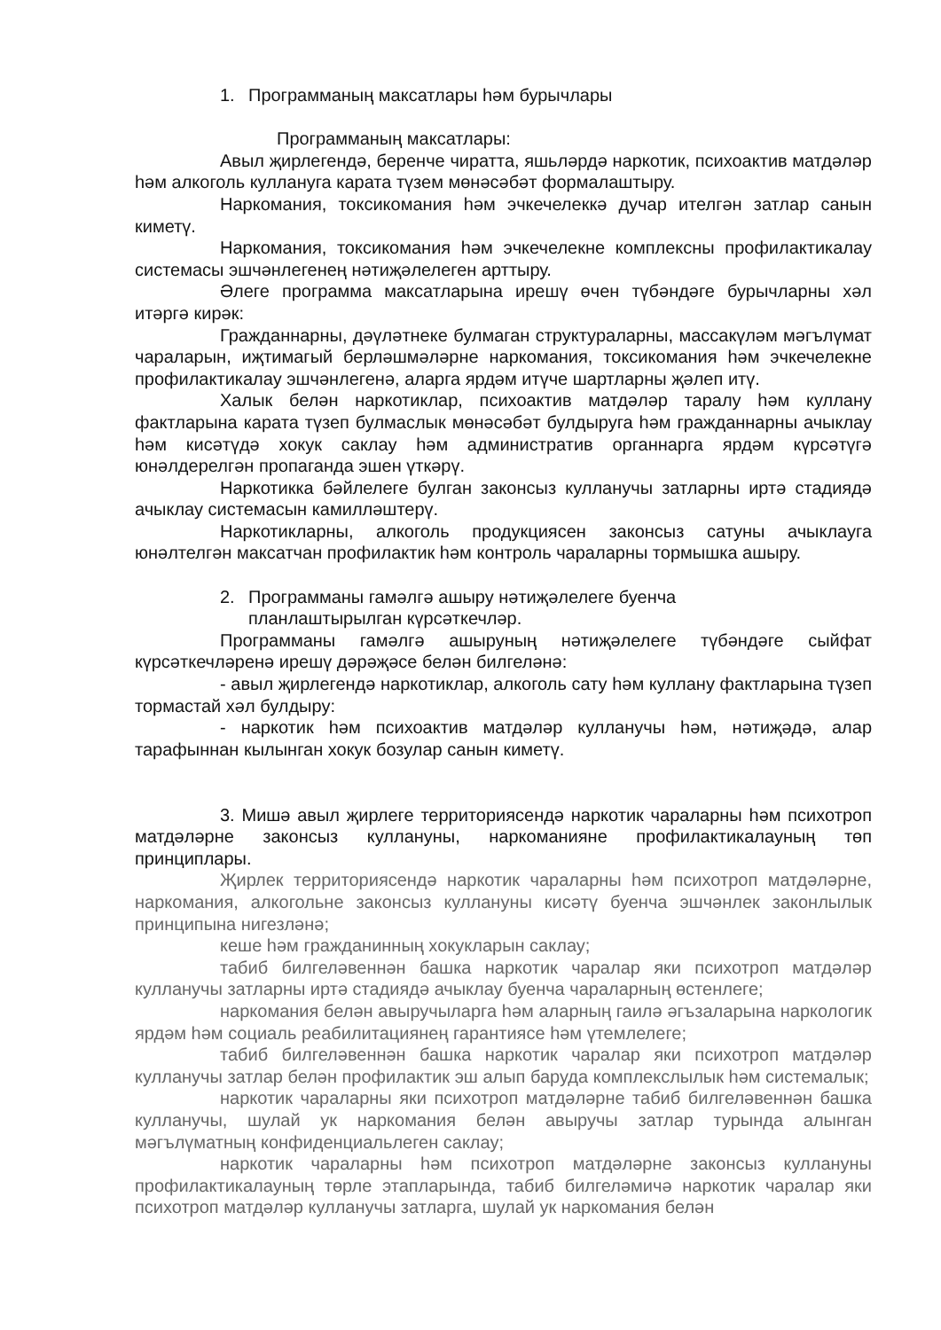1. Программаның максатлары һәм бурычлары
Программаның максатлары:
Авыл җирлегендә, беренче чиратта, яшьләрдә наркотик, психоактив матдәләр һәм алкоголь куллануга карата түзем мөнәсәбәт формалаштыру.
Наркомания, токсикомания һәм эчкечелеккә дучар ителгән затлар санын киметү.
Наркомания, токсикомания һәм эчкечелекне комплексны профилактикалау системасы эшчәнлегенең нәтиҗәлелеген арттыру.
Әлеге программа максатларына ирешү өчен түбәндәге бурычларны хәл итәргә кирәк:
Гражданнарны, дәүләтнеке булмаган структураларны, массакүләм мәгълүмат чараларын, иҗтимагый берләшмәләрне наркомания, токсикомания һәм эчкечелекне профилактикалау эшчәнлегенә, аларга ярдәм итүче шартларны җәлеп итү.
Халык белән наркотиклар, психоактив матдәләр таралу һәм куллану фактларына карата түзеп булмаслык мөнәсәбәт булдыруга һәм гражданнарны ачыклау һәм кисәтүдә хокук саклау һәм административ органнарга ярдәм күрсәтүгә юнәлдерелгән пропаганда эшен үткәрү.
Наркотикка бәйлелеге булган законсыз кулланучы затларны иртә стадиядә ачыклау системасын камилләштерү.
Наркотикларны, алкоголь продукциясен законсыз сатуны ачыклауга юнәлтелгән максатчан профилактик һәм контроль чараларны тормышка ашыру.
2. Программаны гамәлгә ашыру нәтиҗәлелеге буенча
планлаштырылган күрсәткечләр.
Программаны гамәлгә ашыруның нәтиҗәлелеге түбәндәге сыйфат күрсәткечләренә ирешү дәрәҗәсе белән билгеләнә:
- авыл җирлегендә наркотиклар, алкоголь сату һәм куллану фактларына түзеп тормастай хәл булдыру:
- наркотик һәм психоактив матдәләр кулланучы һәм, нәтиҗәдә, алар тарафыннан кылынган хокук бозулар санын киметү.
3. Мишә авыл җирлеге территориясендә наркотик чараларны һәм психотроп матдәләрне законсыз куллануны, наркоманияне профилактикалауның төп принциплары.
Җирлек территориясендә наркотик чараларны һәм психотроп матдәләрне, наркомания, алкогольне законсыз куллануны кисәтү буенча эшчәнлек законлылык принципына нигезләнә;
кеше һәм гражданинның хокукларын саклау;
табиб билгеләвеннән башка наркотик чаралар яки психотроп матдәләр кулланучы затларны иртә стадиядә ачыклау буенча чараларның өстенлеге;
наркомания белән авыручыларга һәм аларның гаилә әгъзаларына наркологик ярдәм һәм социаль реабилитациянең гарантиясе һәм үтемлелеге;
табиб билгеләвеннән башка наркотик чаралар яки психотроп матдәләр кулланучы затлар белән профилактик эш алып баруда комплекслылык һәм системалык;
наркотик чараларны яки психотроп матдәләрне табиб билгеләвеннән башка кулланучы, шулай ук наркомания белән авыручы затлар турында алынган мәгълүматның конфиденциальлеген саклау;
наркотик чараларны һәм психотроп матдәләрне законсыз куллануны профилактикалауның төрле этапларында, табиб билгеләмичә наркотик чаралар яки психотроп матдәләр кулланучы затларга, шулай ук наркомания белән